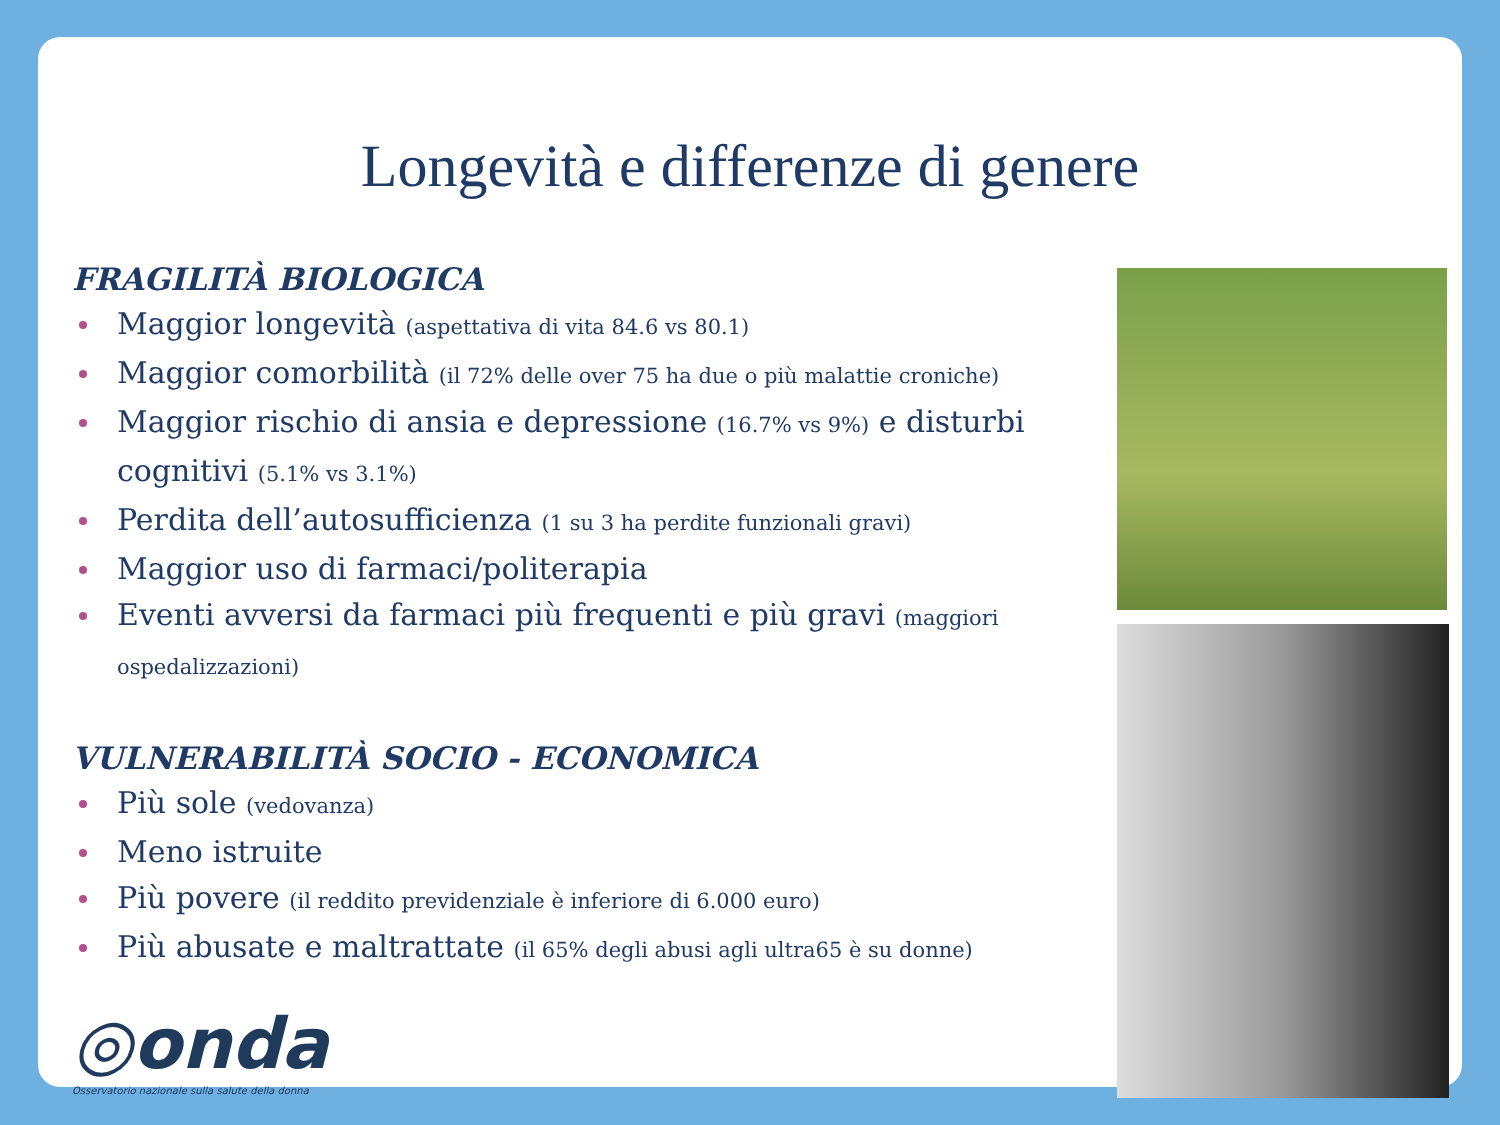Longevità e differenze di genere
FRAGILITÀ BIOLOGICA
Maggior longevità (aspettativa di vita 84.6 vs 80.1)
Maggior comorbilità (il 72% delle over 75 ha due o più malattie croniche)
Maggior rischio di ansia e depressione (16.7% vs 9%) e disturbi cognitivi (5.1% vs 3.1%)
Perdita dell’autosufficienza (1 su 3 ha perdite funzionali gravi)
Maggior uso di farmaci/politerapia
Eventi avversi da farmaci più frequenti e più gravi (maggiori ospedalizzazioni)
VULNERABILITÀ SOCIO - ECONOMICA
Più sole (vedovanza)
Meno istruite
Più povere (il reddito previdenziale è inferiore di 6.000 euro)
Più abusate e maltrattate (il 65% degli abusi agli ultra65 è su donne)
◎onda
Osservatorio nazionale sulla salute della donna